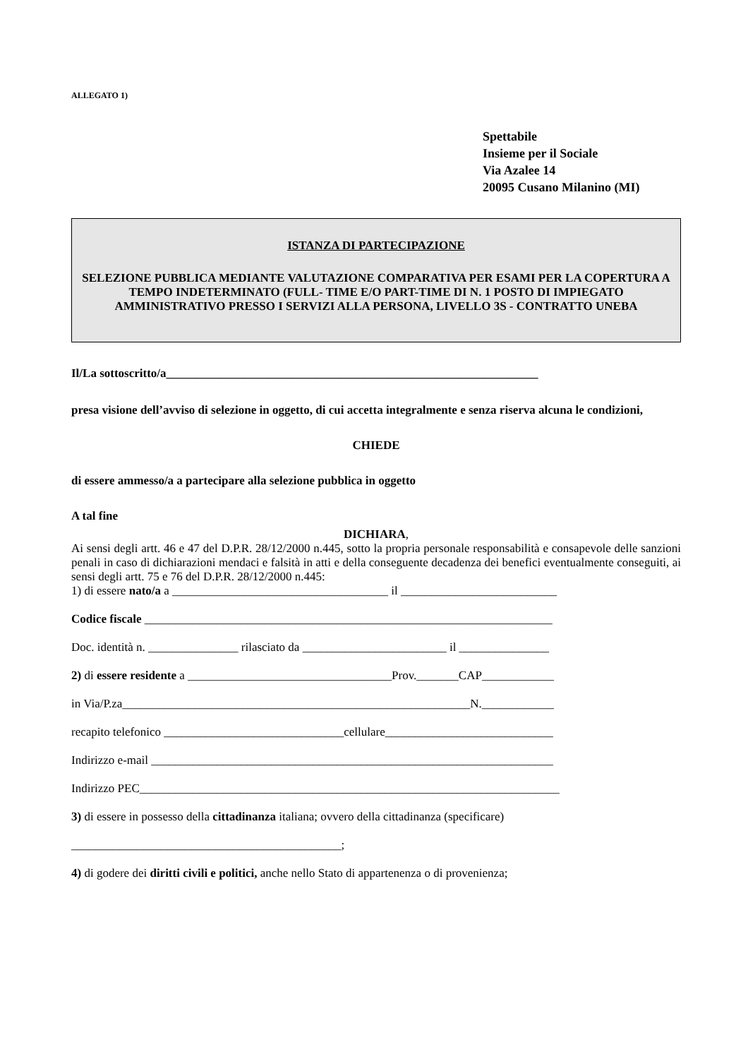ALLEGATO 1)
Spettabile
Insieme per il Sociale
Via Azalee 14
20095 Cusano Milanino (MI)
ISTANZA DI PARTECIPAZIONE
SELEZIONE PUBBLICA MEDIANTE VALUTAZIONE COMPARATIVA PER ESAMI PER LA COPERTURA A TEMPO INDETERMINATO (FULL- TIME E/O PART-TIME DI N. 1 POSTO DI IMPIEGATO AMMINISTRATIVO PRESSO I SERVIZI ALLA PERSONA, LIVELLO 3S - CONTRATTO UNEBA
Il/La sottoscritto/a______________________________________________________________
presa visione dell’avviso di selezione in oggetto, di cui accetta integralmente e senza riserva alcuna le condizioni,
CHIEDE
di essere ammesso/a a partecipare alla selezione pubblica in oggetto
A tal fine
DICHIARA,
Ai sensi degli artt. 46 e 47 del D.P.R. 28/12/2000 n.445, sotto la propria personale responsabilità e consapevole delle sanzioni penali in caso di dichiarazioni mendaci e falsità in atti e della conseguente decadenza dei benefici eventualmente conseguiti, ai sensi degli artt. 75 e 76 del D.P.R. 28/12/2000 n.445:
1) di essere nato/a a ____________________________________ il __________________________
Codice fiscale ____________________________________________________________________
Doc. identità n. _______________ rilasciato da ________________________ il _______________
2) di essere residente a __________________________________Prov._______CAP____________
in Via/P.za__________________________________________________________N.____________
recapito telefonico ______________________________cellulare____________________________
Indirizzo e-mail ___________________________________________________________________
Indirizzo PEC______________________________________________________________________
3) di essere in possesso della cittadinanza italiana; ovvero della cittadinanza (specificare)
_____________________________________________;
4) di godere dei diritti civili e politici, anche nello Stato di appartenenza o di provenienza;